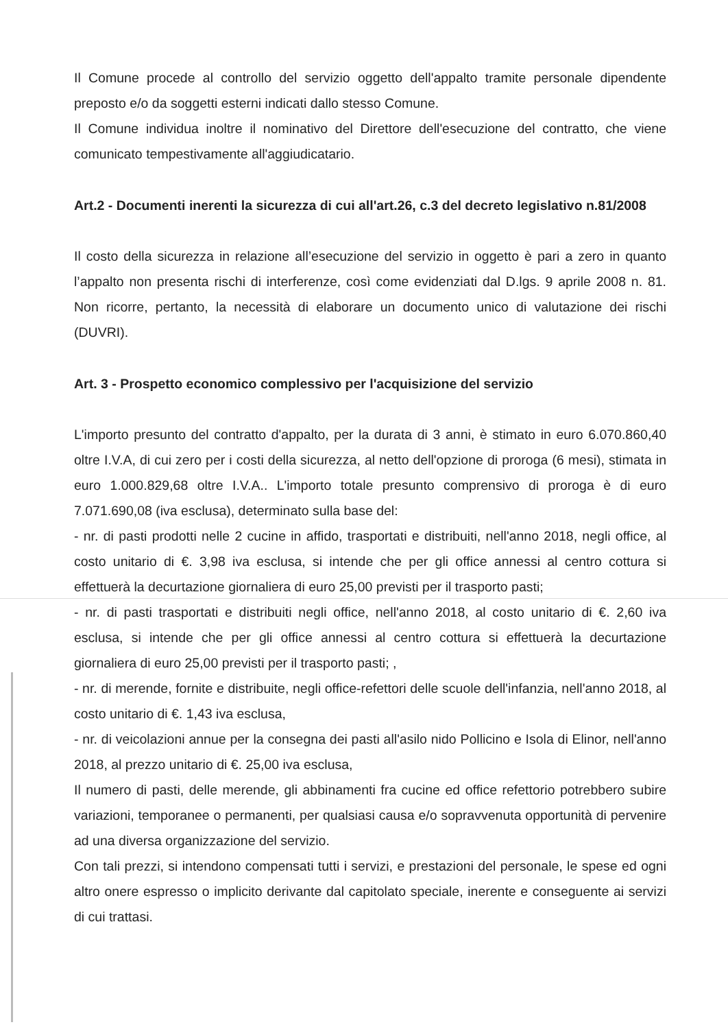Il Comune procede al controllo del servizio oggetto dell'appalto tramite personale dipendente preposto e/o da soggetti esterni indicati dallo stesso Comune.
Il Comune individua inoltre il nominativo del Direttore dell'esecuzione del contratto, che viene comunicato tempestivamente all'aggiudicatario.
Art.2 - Documenti inerenti la sicurezza di cui all'art.26, c.3 del decreto legislativo n.81/2008
Il costo della sicurezza in relazione all’esecuzione del servizio in oggetto è pari a zero in quanto l’appalto non presenta rischi di interferenze, così come evidenziati dal D.lgs. 9 aprile 2008 n. 81. Non ricorre, pertanto, la necessità di elaborare un documento unico di valutazione dei rischi (DUVRI).
Art. 3 - Prospetto economico complessivo per l'acquisizione del servizio
L'importo presunto del contratto d'appalto, per la durata di 3 anni, è stimato in euro 6.070.860,40 oltre I.V.A, di cui zero per i costi della sicurezza, al netto dell'opzione di proroga (6 mesi), stimata in euro 1.000.829,68 oltre I.V.A.. L'importo totale presunto comprensivo di proroga è di euro 7.071.690,08 (iva esclusa), determinato sulla base del:
- nr. di pasti prodotti nelle 2 cucine in affido, trasportati e distribuiti, nell'anno 2018, negli office, al costo unitario di €. 3,98 iva esclusa, si intende che per gli office annessi al centro cottura si effettuerà la decurtazione giornaliera di euro 25,00 previsti per il trasporto pasti;
- nr. di pasti trasportati e distribuiti negli office, nell'anno 2018, al costo unitario di €. 2,60 iva esclusa, si intende che per gli office annessi al centro cottura si effettuerà la decurtazione giornaliera di euro 25,00 previsti per il trasporto pasti; ,
- nr. di merende, fornite e distribuite, negli office-refettori delle scuole dell'infanzia, nell'anno 2018, al costo unitario di €. 1,43 iva esclusa,
- nr. di veicolazioni annue per la consegna dei pasti all'asilo nido Pollicino e Isola di Elinor, nell'anno 2018, al prezzo unitario di €. 25,00 iva esclusa,
Il numero di pasti, delle merende, gli abbinamenti fra cucine ed office refettorio potrebbero subire variazioni, temporanee o permanenti, per qualsiasi causa e/o sopravvenuta opportunità di pervenire ad una diversa organizzazione del servizio.
Con tali prezzi, si intendono compensati tutti i servizi, e prestazioni del personale, le spese ed ogni altro onere espresso o implicito derivante dal capitolato speciale, inerente e conseguente ai servizi di cui trattasi.